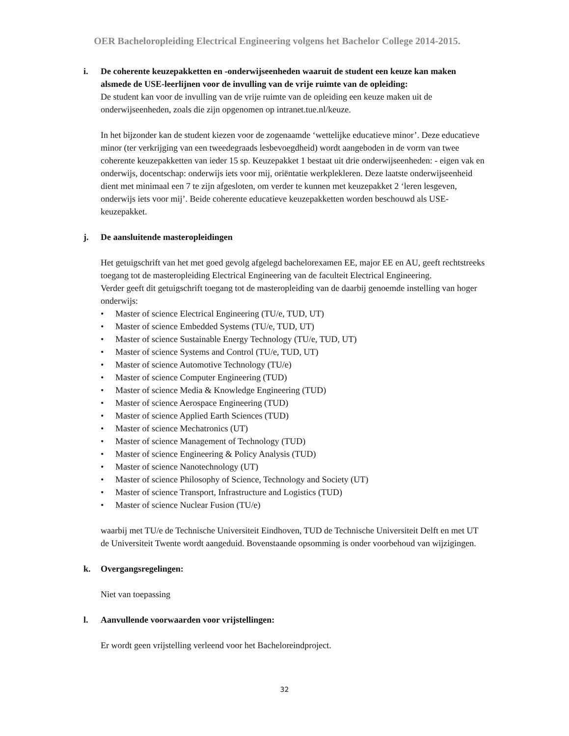OER Bacheloropleiding Electrical Engineering volgens het Bachelor College 2014-2015.
i. De coherente keuzepakketten en -onderwijseenheden waaruit de student een keuze kan maken alsmede de USE-leerlijnen voor de invulling van de vrije ruimte van de opleiding:
De student kan voor de invulling van de vrije ruimte van de opleiding een keuze maken uit de onderwijseenheden, zoals die zijn opgenomen op intranet.tue.nl/keuze.
In het bijzonder kan de student kiezen voor de zogenaamde ‘wettelijke educatieve minor’. Deze educatieve minor (ter verkrijging van een tweedegraads lesbevoegdheid) wordt aangeboden in de vorm van twee coherente keuzepakketten van ieder 15 sp. Keuzepakket 1 bestaat uit drie onderwijseenheden: - eigen vak en onderwijs, docentschap: onderwijs iets voor mij, oriëntatie werkplekleren. Deze laatste onderwijseenheid dient met minimaal een 7 te zijn afgesloten, om verder te kunnen met keuzepakket 2 ‘leren lesgeven, onderwijs iets voor mij’. Beide coherente educatieve keuzepakketten worden beschouwd als USE-keuzepakket.
j. De aansluitende masteropleidingen
Het getuigschrift van het met goed gevolg afgelegd bachelorexamen EE, major EE en AU, geeft rechtstreeks toegang tot de masteropleiding Electrical Engineering van de faculteit Electrical Engineering.
Verder geeft dit getuigschrift toegang tot de masteropleiding van de daarbij genoemde instelling van hoger onderwijs:
• Master of science Electrical Engineering (TU/e, TUD, UT)
• Master of science Embedded Systems (TU/e, TUD, UT)
• Master of science Sustainable Energy Technology (TU/e, TUD, UT)
• Master of science Systems and Control (TU/e, TUD, UT)
• Master of science Automotive Technology (TU/e)
• Master of science Computer Engineering (TUD)
• Master of science Media & Knowledge Engineering (TUD)
• Master of science Aerospace Engineering (TUD)
• Master of science Applied Earth Sciences (TUD)
• Master of science Mechatronics (UT)
• Master of science Management of Technology (TUD)
• Master of science Engineering & Policy Analysis (TUD)
• Master of science Nanotechnology (UT)
• Master of science Philosophy of Science, Technology and Society (UT)
• Master of science Transport, Infrastructure and Logistics (TUD)
• Master of science Nuclear Fusion (TU/e)
waarbij met TU/e de Technische Universiteit Eindhoven, TUD de Technische Universiteit Delft en met UT de Universiteit Twente wordt aangeduid. Bovenstaande opsomming is onder voorbehoud van wijzigingen.
k. Overgangsregelingen:
Niet van toepassing
l. Aanvullende voorwaarden voor vrijstellingen:
Er wordt geen vrijstelling verleend voor het Bacheloreindproject.
32